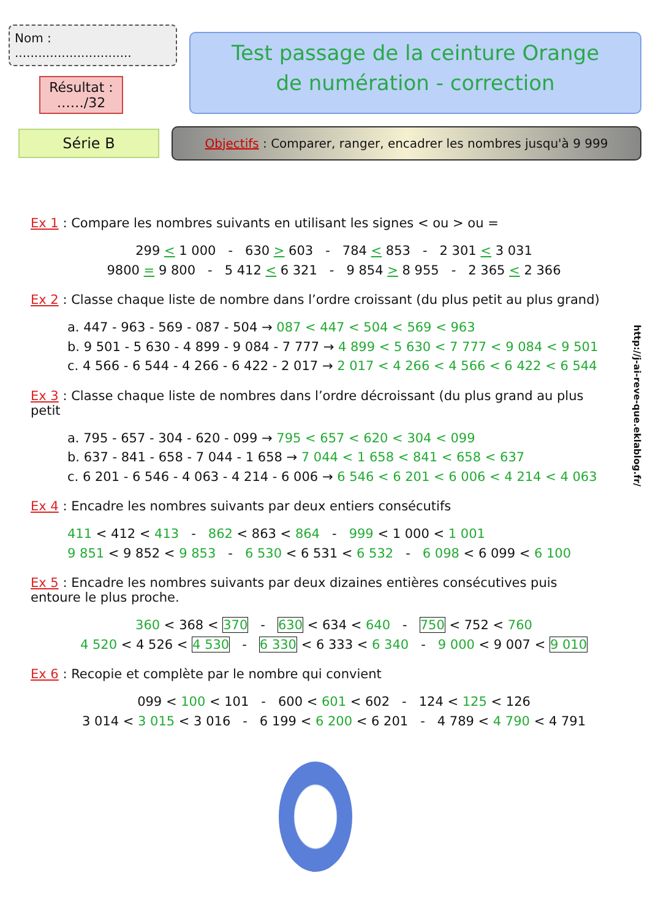Nom : ..............................
Résultat :
……/32
Test passage de la ceinture Orange
de numération - correction
Série B
Objectifs : Comparer, ranger, encadrer les nombres jusqu'à 9 999
Ex 1 : Compare les nombres suivants en utilisant les signes < ou > ou =
299 < 1 000 - 630 > 603 - 784 < 853 - 2 301 < 3 031
9800 = 9 800 - 5 412 < 6 321 - 9 854 > 8 955 - 2 365 < 2 366
Ex 2 : Classe chaque liste de nombre dans l’ordre croissant (du plus petit au plus grand)
a. 447 - 963 - 569 - 087 - 504 → 087 < 447 < 504 < 569 < 963
b. 9 501 - 5 630 - 4 899 - 9 084 - 7 777 → 4 899 < 5 630 < 7 777 < 9 084 < 9 501
c. 4 566 - 6 544 - 4 266 - 6 422 - 2 017 → 2 017 < 4 266 < 4 566 < 6 422 < 6 544
Ex 3 : Classe chaque liste de nombres dans l’ordre décroissant (du plus grand au plus petit
a. 795 - 657 - 304 - 620 - 099 → 795 < 657 < 620 < 304 < 099
b. 637 - 841 - 658 - 7 044 - 1 658 → 7 044 < 1 658 < 841 < 658 < 637
c. 6 201 - 6 546 - 4 063 - 4 214 - 6 006 → 6 546 < 6 201 < 6 006 < 4 214 < 4 063
Ex 4 : Encadre les nombres suivants par deux entiers consécutifs
411 < 412 < 413 - 862 < 863 < 864 - 999 < 1 000 < 1 001
9 851 < 9 852 < 9 853 - 6 530 < 6 531 < 6 532 - 6 098 < 6 099 < 6 100
Ex 5 : Encadre les nombres suivants par deux dizaines entières consécutives puis entoure le plus proche.
360 < 368 < 370 - 630 < 634 < 640 - 750 < 752 < 760
4 520 < 4 526 < 4 530 - 6 330 < 6 333 < 6 340 - 9 000 < 9 007 < 9 010
Ex 6 : Recopie et complète par le nombre qui convient
099 < 100 < 101 - 600 < 601 < 602 - 124 < 125 < 126
3 014 < 3 015 < 3 016 - 6 199 < 6 200 < 6 201 - 4 789 < 4 790 < 4 791
http://j-ai-reve-que.eklablog.fr/